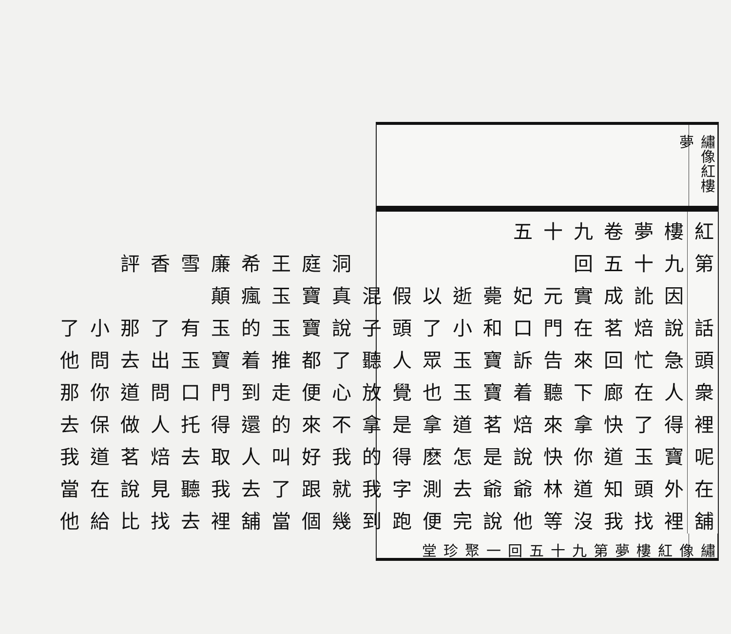繡像紅樓夢
紅樓夢卷九十五
第九十五回 洞庭王希廉雪香評
因訛成實元妃薨逝 以假混真寶玉瘋顛
話說焙茗在門口和小了頭子說寶玉的玉有了那小了
頭急忙回來告訴寶玉眾人聽了都推着寶玉出去問他
衆人在廊下聽着寶玉也覺放心便走到門口問道你那
裡得了快拿來焙茗道拿是拿不來的還得托人做保去
呢寶玉道你快說是怎麽得的我好叫人取去焙茗道我
在外頭知道林爺爺去測字我就跟了去我聽見說在當
舖裡找我沒等他說完便跑到幾個當舖裡去找比給他
繡像紅樓夢 第九十五回 一 聚珍堂